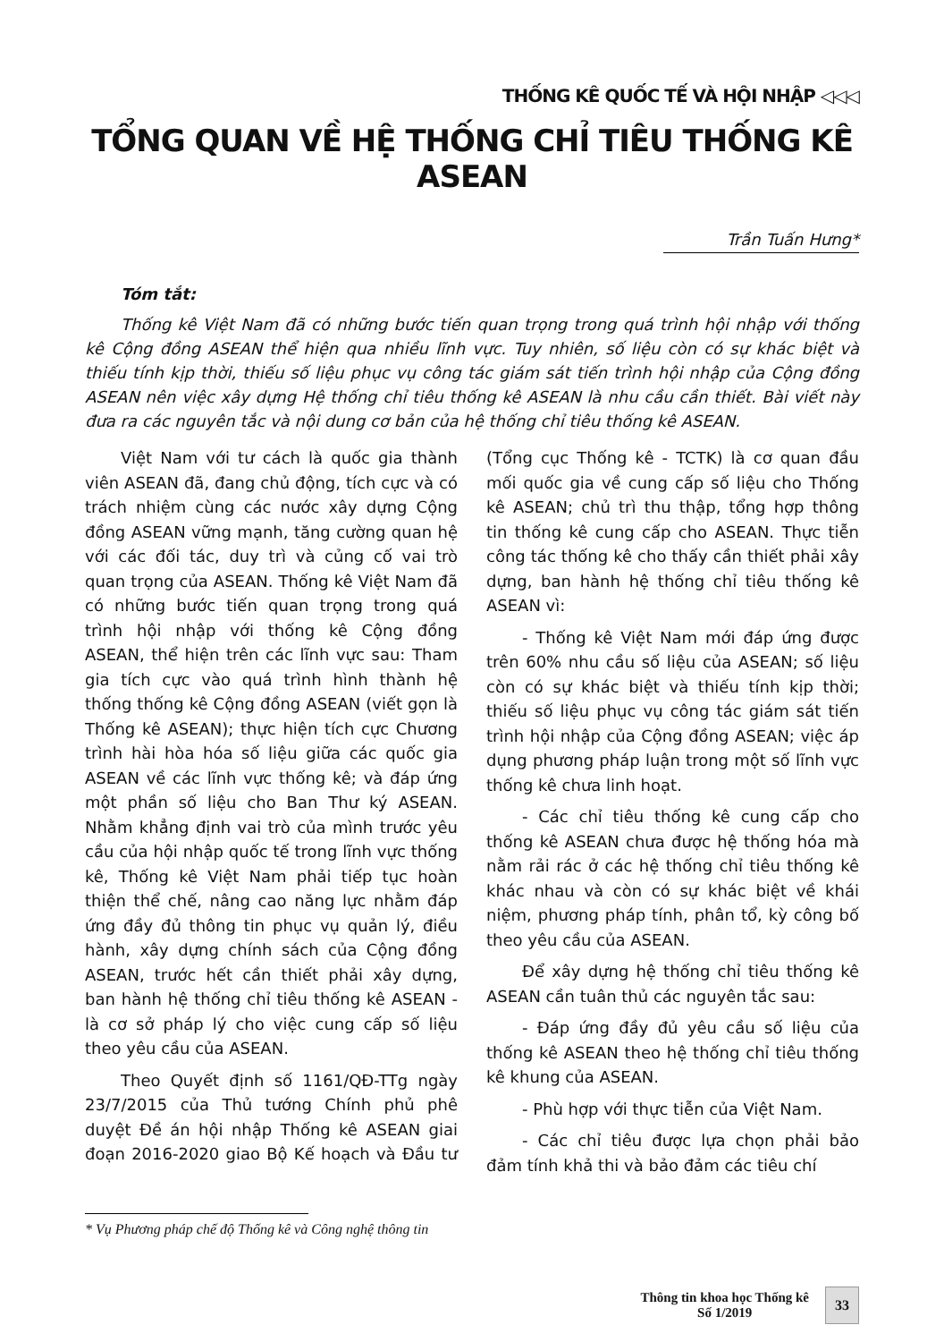THỐNG KÊ QUỐC TẾ VÀ HỘI NHẬP ◁◁◁
TỔNG QUAN VỀ HỆ THỐNG CHỈ TIÊU THỐNG KÊ ASEAN
Trần Tuấn Hưng*
Tóm tắt:
Thống kê Việt Nam đã có những bước tiến quan trọng trong quá trình hội nhập với thống kê Cộng đồng ASEAN thể hiện qua nhiều lĩnh vực. Tuy nhiên, số liệu còn có sự khác biệt và thiếu tính kịp thời, thiếu số liệu phục vụ công tác giám sát tiến trình hội nhập của Cộng đồng ASEAN nên việc xây dựng Hệ thống chỉ tiêu thống kê ASEAN là nhu cầu cần thiết. Bài viết này đưa ra các nguyên tắc và nội dung cơ bản của hệ thống chỉ tiêu thống kê ASEAN.
Việt Nam với tư cách là quốc gia thành viên ASEAN đã, đang chủ động, tích cực và có trách nhiệm cùng các nước xây dựng Cộng đồng ASEAN vững mạnh, tăng cường quan hệ với các đối tác, duy trì và củng cố vai trò quan trọng của ASEAN. Thống kê Việt Nam đã có những bước tiến quan trọng trong quá trình hội nhập với thống kê Cộng đồng ASEAN, thể hiện trên các lĩnh vực sau: Tham gia tích cực vào quá trình hình thành hệ thống thống kê Cộng đồng ASEAN (viết gọn là Thống kê ASEAN); thực hiện tích cực Chương trình hài hòa hóa số liệu giữa các quốc gia ASEAN về các lĩnh vực thống kê; và đáp ứng một phần số liệu cho Ban Thư ký ASEAN. Nhằm khẳng định vai trò của mình trước yêu cầu của hội nhập quốc tế trong lĩnh vực thống kê, Thống kê Việt Nam phải tiếp tục hoàn thiện thể chế, nâng cao năng lực nhằm đáp ứng đầy đủ thông tin phục vụ quản lý, điều hành, xây dựng chính sách của Cộng đồng ASEAN, trước hết cần thiết phải xây dựng, ban hành hệ thống chỉ tiêu thống kê ASEAN - là cơ sở pháp lý cho việc cung cấp số liệu theo yêu cầu của ASEAN.
Theo Quyết định số 1161/QĐ-TTg ngày 23/7/2015 của Thủ tướng Chính phủ phê duyệt Đề án hội nhập Thống kê ASEAN giai đoạn 2016-2020 giao Bộ Kế hoạch và Đầu tư (Tổng cục Thống kê - TCTK) là cơ quan đầu mối quốc gia về cung cấp số liệu cho Thống kê ASEAN; chủ trì thu thập, tổng hợp thông tin thống kê cung cấp cho ASEAN. Thực tiễn công tác thống kê cho thấy cần thiết phải xây dựng, ban hành hệ thống chỉ tiêu thống kê ASEAN vì:
- Thống kê Việt Nam mới đáp ứng được trên 60% nhu cầu số liệu của ASEAN; số liệu còn có sự khác biệt và thiếu tính kịp thời; thiếu số liệu phục vụ công tác giám sát tiến trình hội nhập của Cộng đồng ASEAN; việc áp dụng phương pháp luận trong một số lĩnh vực thống kê chưa linh hoạt.
- Các chỉ tiêu thống kê cung cấp cho thống kê ASEAN chưa được hệ thống hóa mà nằm rải rác ở các hệ thống chỉ tiêu thống kê khác nhau và còn có sự khác biệt về khái niệm, phương pháp tính, phân tổ, kỳ công bố theo yêu cầu của ASEAN.
Để xây dựng hệ thống chỉ tiêu thống kê ASEAN cần tuân thủ các nguyên tắc sau:
- Đáp ứng đầy đủ yêu cầu số liệu của thống kê ASEAN theo hệ thống chỉ tiêu thống kê khung của ASEAN.
- Phù hợp với thực tiễn của Việt Nam.
- Các chỉ tiêu được lựa chọn phải bảo đảm tính khả thi và bảo đảm các tiêu chí
* Vụ Phương pháp chế độ Thống kê và Công nghệ thông tin
Thông tin khoa học Thống kê
Số 1/2019
33